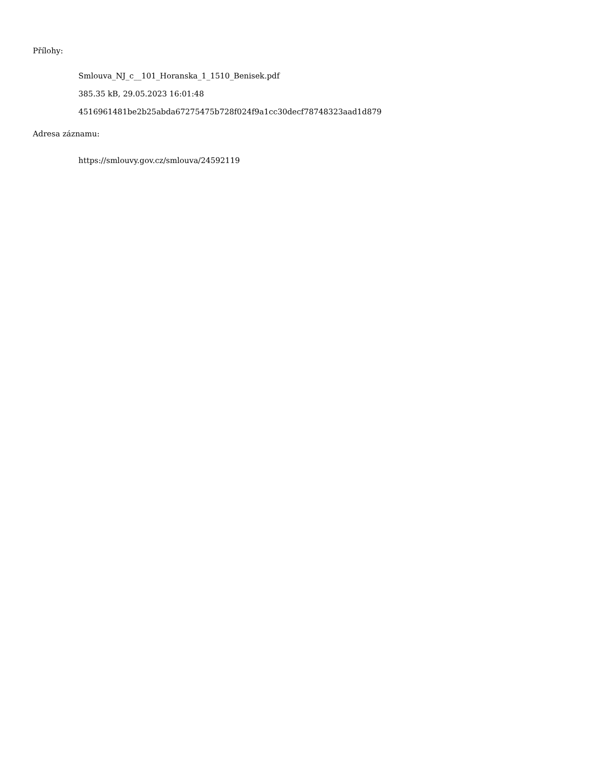Přílohy:
Smlouva_NJ_c__101_Horanska_1_1510_Benisek.pdf
385.35 kB, 29.05.2023 16:01:48
4516961481be2b25abda67275475b728f024f9a1cc30decf78748323aad1d879
Adresa záznamu:
https://smlouvy.gov.cz/smlouva/24592119